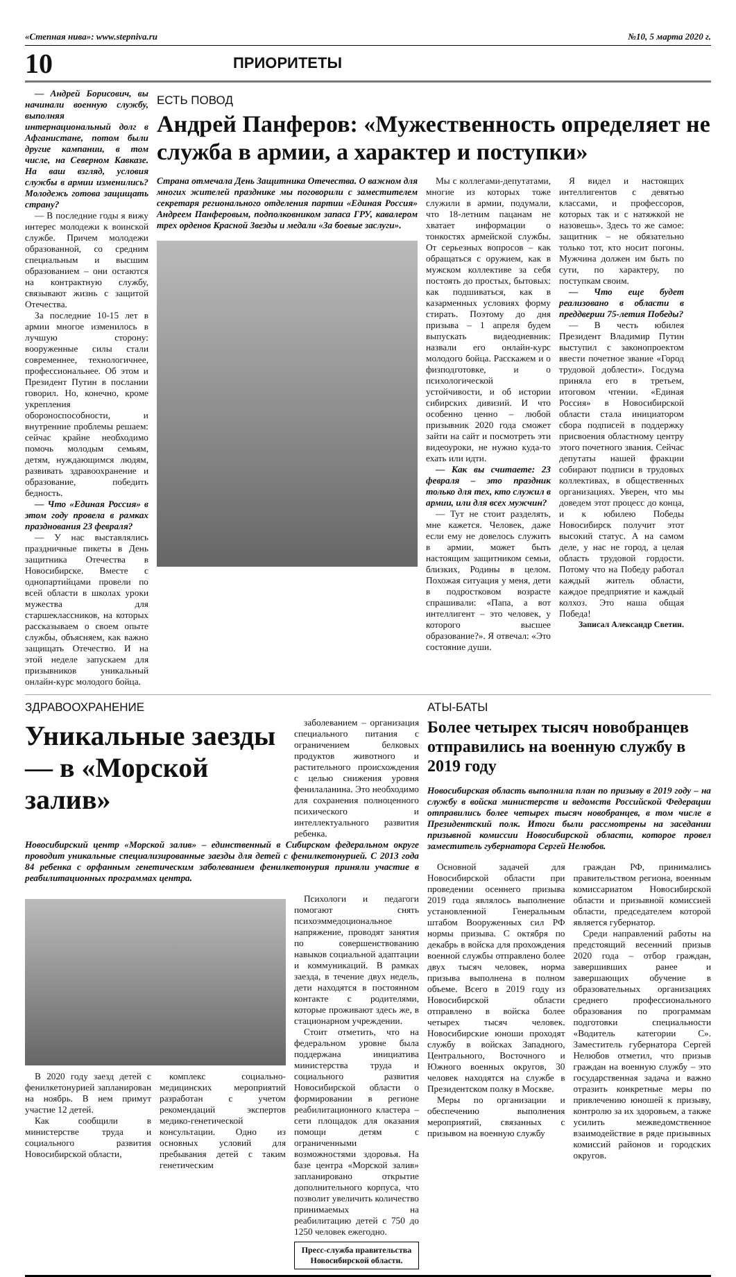«Степная нива»: www.stepniva.ru №10, 5 марта 2020 г.
10 ПРИОРИТЕТЫ
— Андрей Борисович, вы начинали военную службу, выполняя интернациональный долг в Афганистане, потом были другие кампании, в том числе, на Северном Кавказе. На ваш взгляд, условия службы в армии изменились? Молодежь готова защищать страну?
— В последние годы я вижу интерес молодежи к воинской службе. Причем молодежи образованной, со средним специальным и высшим образованием – они остаются на контрактную службу, связывают жизнь с защитой Отечества.
За последние 10-15 лет в армии многое изменилось в лучшую сторону: вооруженные силы стали современнее, технологичнее, профессиональнее. Об этом и Президент Путин в послании говорил. Но, конечно, кроме укрепления обороноспособности, и внутренние проблемы решаем: сейчас крайне необходимо помочь молодым семьям, детям, нуждающимся людям, развивать здравоохранение и образование, победить бедность.
— Что «Единая Россия» в этом году провела в рамках празднования 23 февраля?
— У нас выставлялись праздничные пикеты в День защитника Отечества в Новосибирске. Вместе с однопартийцами провели по всей области в школах уроки мужества для старшеклассников, на которых рассказываем о своем опыте службы, объясняем, как важно защищать Отечество. И на этой неделе запускаем для призывников уникальный онлайн-курс молодого бойца.
ЕСТЬ ПОВОД
Андрей Панферов: «Мужественность определяет не служба в армии, а характер и поступки»
Страна отмечала День Защитника Отечества. О важном для многих жителей празднике мы поговорили с заместителем секретаря регионального отделения партии «Единая Россия» Андреем Панферовым, подполковником запаса ГРУ, кавалером трех орденов Красной Звезды и медали «За боевые заслуги».
Мы с коллегами-депутатами, многие из которых тоже служили в армии, подумали, что 18-летним пацанам не хватает информации о тонкостях армейской службы. От серьезных вопросов – как обращаться с оружием, как в мужском коллективе за себя постоять до простых, бытовых: как подшиваться, как в казарменных условиях форму стирать. Поэтому до дня призыва – 1 апреля будем выпускать видеодневник: назвали его онлайн-курс молодого бойца. Расскажем и о физподготовке, и о психологической устойчивости, и об истории сибирских дивизий. И что особенно ценно – любой призывник 2020 года сможет зайти на сайт и посмотреть эти видеоуроки, не нужно куда-то ехать или идти.
— Как вы считаете: 23 февраля – это праздник только для тех, кто служил в армии, или для всех мужчин?
— Тут не стоит разделять, мне кажется. Человек, даже если ему не довелось служить в армии, может быть настоящим защитником семьи, близких, Родины в целом. Похожая ситуация у меня, дети в подростковом возрасте спрашивали: «Папа, а вот интеллигент – это человек, у которого высшее образование?». Я отвечал: «Это состояние души.
Я видел и настоящих интеллигентов с девятью классами, и профессоров, которых так и с натяжкой не назовешь». Здесь то же самое: защитник – не обязательно только тот, кто носит погоны. Мужчина должен им быть по сути, по характеру, по поступкам своим.
— Что еще будет реализовано в области в преддверии 75-летия Победы?
— В честь юбилея Президент Владимир Путин выступил с законопроектом ввести почетное звание «Город трудовой доблести». Госдума приняла его в третьем, итоговом чтении. «Единая Россия» в Новосибирской области стала инициатором сбора подписей в поддержку присвоения областному центру этого почетного звания. Сейчас депутаты нашей фракции собирают подписи в трудовых коллективах, в общественных организациях. Уверен, что мы доведем этот процесс до конца, и к юбилею Победы Новосибирск получит этот высокий статус. А на самом деле, у нас не город, а целая область трудовой гордости. Потому что на Победу работал каждый житель области, каждое предприятие и каждый колхоз. Это наша общая Победа!
Записал Александр Светин.
ЗДРАВООХРАНЕНИЕ
Уникальные заезды — в «Морской залив»
заболеванием – организация специального питания с ограничением белковых продуктов животного и растительного происхождения с целью снижения уровня фенилаланина. Это необходимо для сохранения полноценного психического и интеллектуального развития ребенка.
Новосибирский центр «Морской залив» – единственный в Сибирском федеральном округе проводит уникальные специализированные заезды для детей с фенилкетонурией. С 2013 года 84 ребенка с орфанным генетическим заболеванием фенилкетонурия приняли участие в реабилитационных программах центра.
В 2020 году заезд детей с фенилкетонурией запланирован на ноябрь. В нем примут участие 12 детей.
Как сообщили в министерстве труда и социального развития Новосибирской области,
комплекс социально-медицинских мероприятий разработан с учетом рекомендаций экспертов медико-генетической консультации. Одно из основных условий для пребывания детей с таким генетическим
Психологи и педагоги помогают снять психоэммедоциональное напряжение, проводят занятия по совершенствованию навыков социальной адаптации и коммуникаций. В рамках заезда, в течение двух недель, дети находятся в постоянном контакте с родителями, которые проживают здесь же, в стационарном учреждении.
Стоит отметить, что на федеральном уровне была поддержана инициатива министерства труда и социального развития Новосибирской области о формировании в регионе реабилитационного кластера – сети площадок для оказания помощи детям с ограниченными возможностями здоровья. На базе центра «Морской залив» запланировано открытие дополнительного корпуса, что позволит увеличить количество принимаемых на реабилитацию детей с 750 до 1250 человек ежегодно.
Пресс-служба правительства Новосибирской области.
АТЫ-БАТЫ
Более четырех тысяч новобранцев отправились на военную службу в 2019 году
Новосибирская область выполнила план по призыву в 2019 году – на службу в войска министерств и ведомств Российской Федерации отправились более четырех тысяч новобранцев, в том числе в Президентский полк. Итоги были рассмотрены на заседании призывной комиссии Новосибирской области, которое провел заместитель губернатора Сергей Нелюбов.
Основной задачей для Новосибирской области при проведении осеннего призыва 2019 года являлось выполнение установленной Генеральным штабом Вооруженных сил РФ нормы призыва. С октября по декабрь в войска для прохождения военной службы отправлено более двух тысяч человек, норма призыва выполнена в полном объеме. Всего в 2019 году из Новосибирской области отправлено в войска более четырех тысяч человек. Новосибирские юноши проходят службу в войсках Западного, Центрального, Восточного и Южного военных округов, 30 человек находятся на службе в Президентском полку в Москве.
Меры по организации и обеспечению выполнения мероприятий, связанных с призывом на военную службу
граждан РФ, принимались правительством региона, военным комиссариатом Новосибирской области и призывной комиссией области, председателем которой является губернатор.
Среди направлений работы на предстоящий весенний призыв 2020 года – отбор граждан, завершивших ранее и завершающих обучение в образовательных организациях среднего профессионального образования по программам подготовки специальности «Водитель категории С». Заместитель губернатора Сергей Нелюбов отметил, что призыв граждан на военную службу – это государственная задача и важно отразить конкретные меры по привлечению юношей к призыву, контролю за их здоровьем, а также усилить межведомственное взаимодействие в ряде призывных комиссий районов и городских округов.